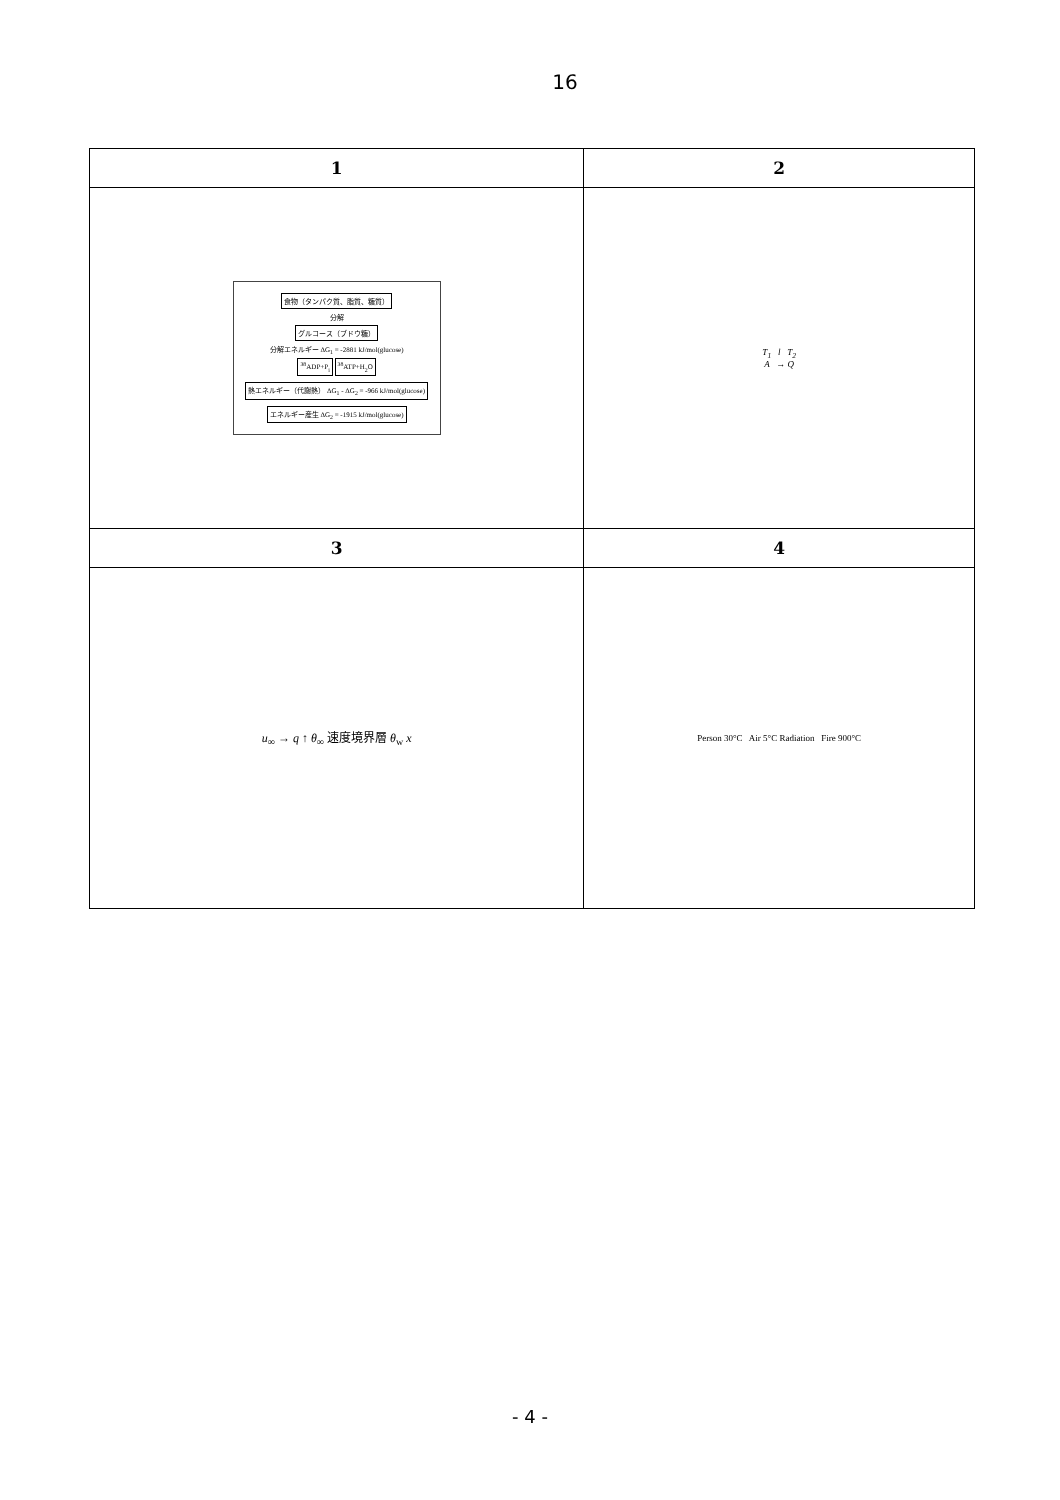16
| 1 | 2 |
| --- | --- |
| 食物（タンパク質、脂質、糖質） 分解 グルコース（ブドウ糖） 分解エネルギー ΔG<sub>1</sub> = -2881 kJ/mol(glucose) <sup>38</sup> ADP+P<sub>i</sub> <sup>38</sup>ATP+H<sub>2</sub>O 熱エネルギー（代謝熱） ΔG<sub>1</sub> - ΔG<sub>2</sub> = -966 kJ/mol(glucose) エネルギー産生 ΔG<sub>2</sub> = -1915 kJ/mol(glucose) | T<sub>1</sub> l T<sub>2</sub> A → Q |
| 3 | 4 |
| u<sub>∞</sub> → q ↑ θ<sub>∞</sub> 速度境界層 θ<sub>w</sub> x | Person 30°C Air 5°C Radiation Fire 900°C |
- 4 -